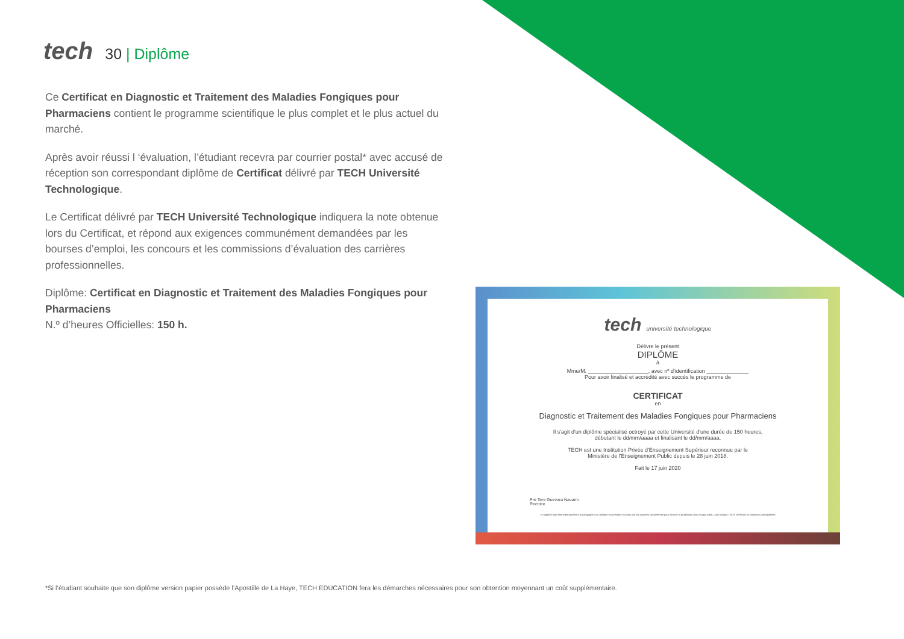tech
30 | Diplôme
Ce Certificat en Diagnostic et Traitement des Maladies Fongiques pour Pharmaciens contient le programme scientifique le plus complet et le plus actuel du marché.
Après avoir réussi l ‘évaluation, l’étudiant recevra par courrier postal* avec accusé de réception son correspondant diplôme de Certificat délivré par TECH Université Technologique.
Le Certificat délivré par TECH Université Technologique indiquera la note obtenue lors du Certificat, et répond aux exigences communément demandées par les bourses d’emploi, les concours et les commissions d’évaluation des carrières professionnelles.
Diplôme: Certificat en Diagnostic et Traitement des Maladies Fongiques pour Pharmaciens
N.º d’heures Officielles: 150 h.
tech université technologique
Délivre le présent
DIPLÔME
à
Mme/M. ____________________, avec nº d'identification ______________
Pour avoir finalisé et accrédité avec succès le programme de
CERTIFICAT
en
Diagnostic et Traitement des Maladies Fongiques pour Pharmaciens
Il s'agit d'un diplôme spécialisé octroyé par cette Université d'une durée de 150 heures,
débutant le dd/mm/aaaa et finalisant le dd/mm/aaaa.
TECH est une Institution Privée d'Enseignement Supérieur reconnue par le
Ministère de l'Enseignement Public depuis le 28 juin 2018.
Fait le 17 juin 2020
Pre Tere Guevara Navarro
Rectrice
Ce diplôme doit être impérativement accompagné d'un diplôme Universitaire reconnu par les autorités compétentes pour exercer la profession dans chaque pays. Code Unique TECH: AFWOR23S techtitute.com/diplômes
*Si l’étudiant souhaite que son diplôme version papier possède l’Apostille de La Haye, TECH EDUCATION fera les démarches nécessaires pour son obtention moyennant un coût supplémentaire.